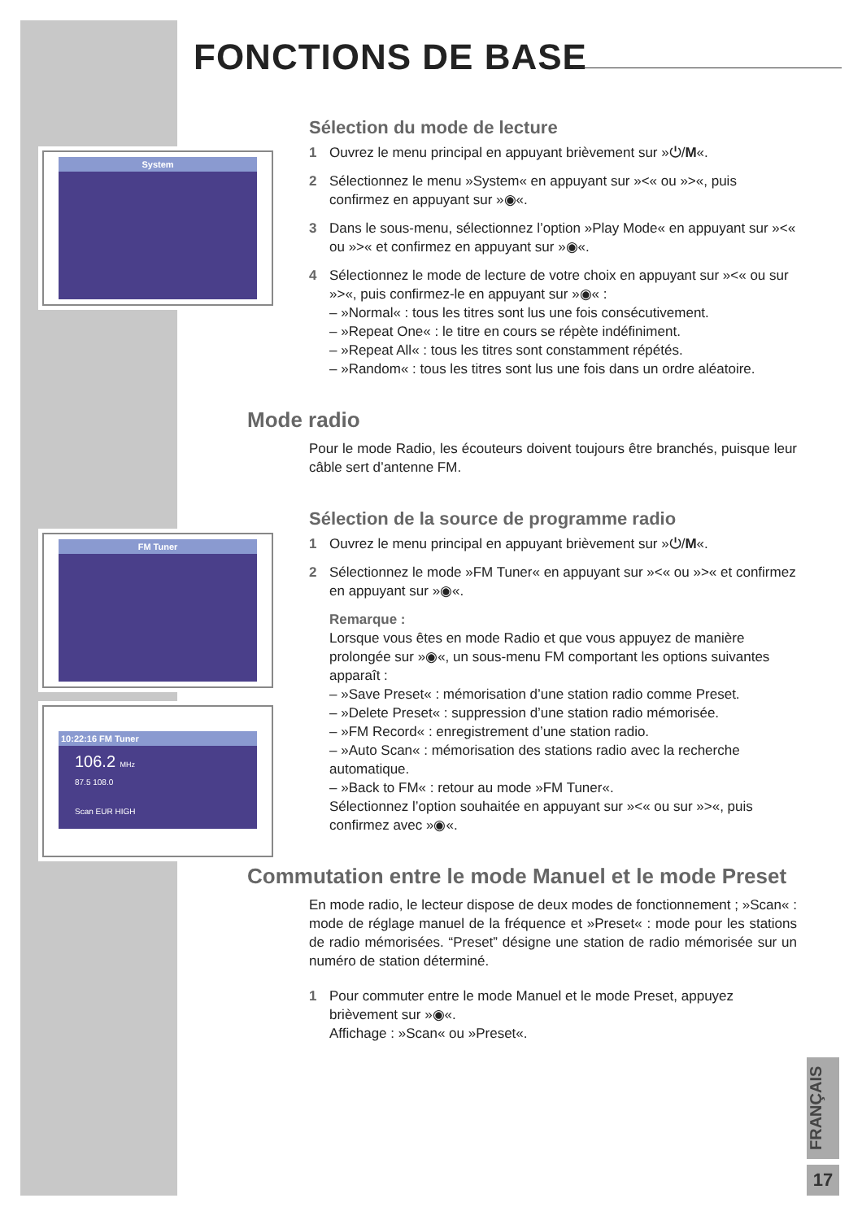FONCTIONS DE BASE
System
FM Tuner
10:22:16 FM Tuner
106.2 MHz
87.5 108.0
Scan EUR HIGH
Sélection du mode de lecture
1 Ouvrez le menu principal en appuyant brièvement sur »⏻/M«.
2 Sélectionnez le menu »System« en appuyant sur »<« ou »>«, puis confirmez en appuyant sur »◉«.
3 Dans le sous-menu, sélectionnez l’option »Play Mode« en appuyant sur »<« ou »>« et confirmez en appuyant sur »◉«.
4 Sélectionnez le mode de lecture de votre choix en appuyant sur »<« ou sur »>«, puis confirmez-le en appuyant sur »◉« :
– »Normal« : tous les titres sont lus une fois consécutivement.
– »Repeat One« : le titre en cours se répète indéfiniment.
– »Repeat All« : tous les titres sont constamment répétés.
– »Random« : tous les titres sont lus une fois dans un ordre aléatoire.
Mode radio
Pour le mode Radio, les écouteurs doivent toujours être branchés, puisque leur câble sert d’antenne FM.
Sélection de la source de programme radio
1 Ouvrez le menu principal en appuyant brièvement sur »⏻/M«.
2 Sélectionnez le mode »FM Tuner« en appuyant sur »<« ou »>« et confirmez en appuyant sur »◉«.
Remarque :
Lorsque vous êtes en mode Radio et que vous appuyez de manière prolongée sur »◉«, un sous-menu FM comportant les options suivantes apparaît :
– »Save Preset« : mémorisation d’une station radio comme Preset.
– »Delete Preset« : suppression d’une station radio mémorisée.
– »FM Record« : enregistrement d’une station radio.
– »Auto Scan« : mémorisation des stations radio avec la recherche automatique.
– »Back to FM« : retour au mode »FM Tuner«.
Sélectionnez l’option souhaitée en appuyant sur »<« ou sur »>«, puis confirmez avec »◉«.
Commutation entre le mode Manuel et le mode Preset
En mode radio, le lecteur dispose de deux modes de fonctionnement ; »Scan« : mode de réglage manuel de la fréquence et »Preset« : mode pour les stations de radio mémorisées. “Preset” désigne une station de radio mémorisée sur un numéro de station déterminé.
1 Pour commuter entre le mode Manuel et le mode Preset, appuyez brièvement sur »◉«.
Affichage : »Scan« ou »Preset«.
FRANÇAIS
17